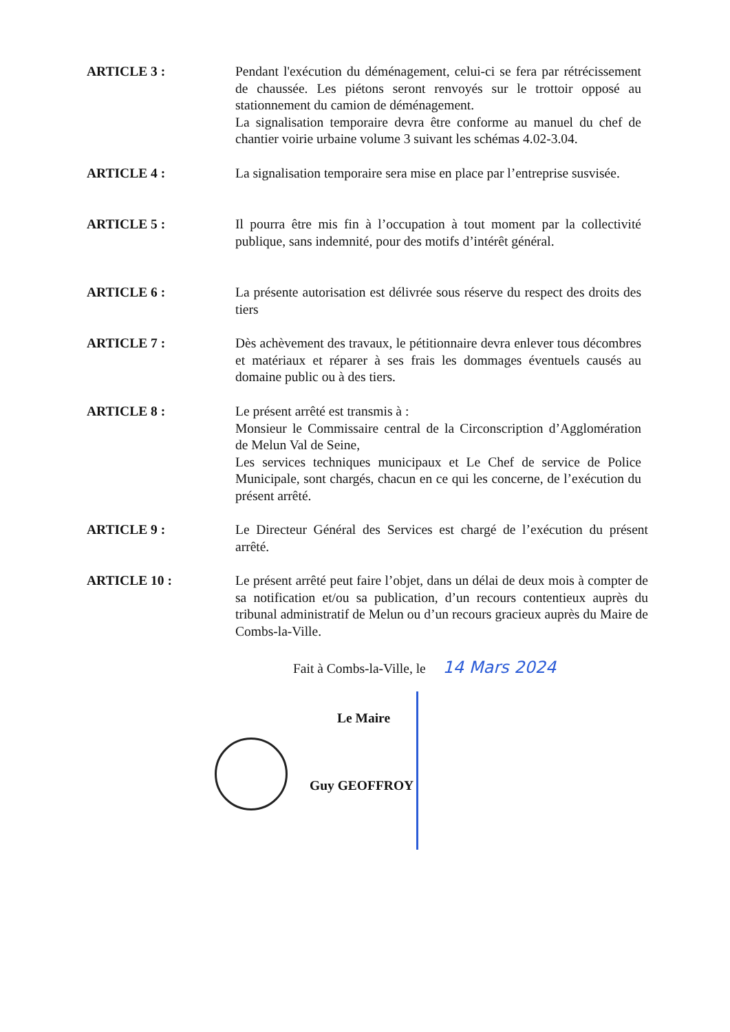ARTICLE 3 : Pendant l'exécution du déménagement, celui-ci se fera par rétrécissement de chaussée. Les piétons seront renvoyés sur le trottoir opposé au stationnement du camion de déménagement.
La signalisation temporaire devra être conforme au manuel du chef de chantier voirie urbaine volume 3 suivant les schémas 4.02-3.04.
ARTICLE 4 : La signalisation temporaire sera mise en place par l’entreprise susvisée.
ARTICLE 5 : Il pourra être mis fin à l’occupation à tout moment par la collectivité publique, sans indemnité, pour des motifs d’intérêt général.
ARTICLE 6 : La présente autorisation est délivrée sous réserve du respect des droits des tiers
ARTICLE 7 : Dès achèvement des travaux, le pétitionnaire devra enlever tous décombres et matériaux et réparer à ses frais les dommages éventuels causés au domaine public ou à des tiers.
ARTICLE 8 : Le présent arrêté est transmis à :
Monsieur le Commissaire central de la Circonscription d’Agglomération de Melun Val de Seine,
Les services techniques municipaux et Le Chef de service de Police Municipale, sont chargés, chacun en ce qui les concerne, de l’exécution du présent arrêté.
ARTICLE 9 : Le Directeur Général des Services est chargé de l’exécution du présent arrêté.
ARTICLE 10 : Le présent arrêté peut faire l’objet, dans un délai de deux mois à compter de sa notification et/ou sa publication, d’un recours contentieux auprès du tribunal administratif de Melun ou d’un recours gracieux auprès du Maire de Combs-la-Ville.
Fait à Combs-la-Ville, le 14 Mars 2024
Le Maire
Guy GEOFFROY